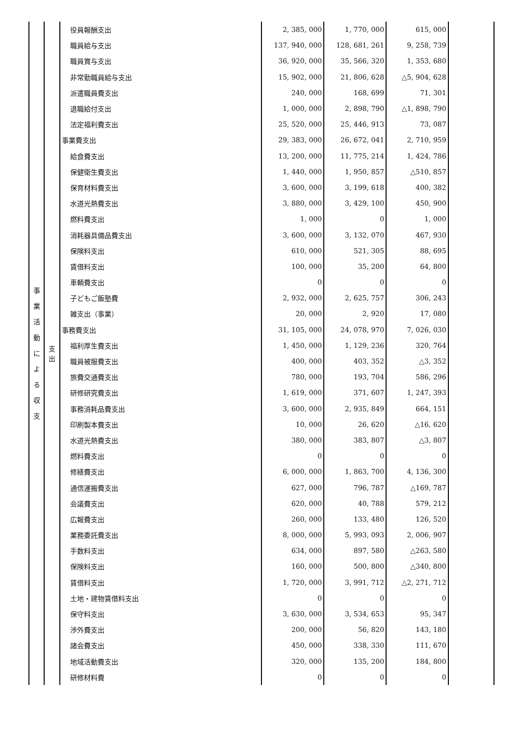| 事 業 活 動 に よ る 収 支 | 支 出 | 役員報酬支出 | 2, 385, 000 | 1, 770, 000 | 615, 000 | |
| | | 職員給与支出 | 137, 940, 000 | 128, 681, 261 | 9, 258, 739 | |
| | | 職員賞与支出 | 36, 920, 000 | 35, 566, 320 | 1, 353, 680 | |
| | | 非常勤職員給与支出 | 15, 902, 000 | 21, 806, 628 | △5, 904, 628 | |
| | | 派遣職員費支出 | 240, 000 | 168, 699 | 71, 301 | |
| | | 退職給付支出 | 1, 000, 000 | 2, 898, 790 | △1, 898, 790 | |
| | | 法定福利費支出 | 25, 520, 000 | 25, 446, 913 | 73, 087 | |
| | | 事業費支出 | 29, 383, 000 | 26, 672, 041 | 2, 710, 959 | |
| | | 給食費支出 | 13, 200, 000 | 11, 775, 214 | 1, 424, 786 | |
| | | 保健衛生費支出 | 1, 440, 000 | 1, 950, 857 | △510, 857 | |
| | | 保育材料費支出 | 3, 600, 000 | 3, 199, 618 | 400, 382 | |
| | | 水道光熱費支出 | 3, 880, 000 | 3, 429, 100 | 450, 900 | |
| | | 燃料費支出 | 1, 000 | 0 | 1, 000 | |
| | | 消耗器具備品費支出 | 3, 600, 000 | 3, 132, 070 | 467, 930 | |
| | | 保険料支出 | 610, 000 | 521, 305 | 88, 695 | |
| | | 賃借料支出 | 100, 000 | 35, 200 | 64, 800 | |
| | | 車輌費支出 | 0 | 0 | 0 | |
| | | 子どもご飯塾費 | 2, 932, 000 | 2, 625, 757 | 306, 243 | |
| | | 雑支出（事業） | 20, 000 | 2, 920 | 17, 080 | |
| | | 事務費支出 | 31, 105, 000 | 24, 078, 970 | 7, 026, 030 | |
| | | 福利厚生費支出 | 1, 450, 000 | 1, 129, 236 | 320, 764 | |
| | | 職員被服費支出 | 400, 000 | 403, 352 | △3, 352 | |
| | | 旅費交通費支出 | 780, 000 | 193, 704 | 586, 296 | |
| | | 研修研究費支出 | 1, 619, 000 | 371, 607 | 1, 247, 393 | |
| | | 事務消耗品費支出 | 3, 600, 000 | 2, 935, 849 | 664, 151 | |
| | | 印刷製本費支出 | 10, 000 | 26, 620 | △16, 620 | |
| | | 水道光熱費支出 | 380, 000 | 383, 807 | △3, 807 | |
| | | 燃料費支出 | 0 | 0 | 0 | |
| | | 修繕費支出 | 6, 000, 000 | 1, 863, 700 | 4, 136, 300 | |
| | | 通信運搬費支出 | 627, 000 | 796, 787 | △169, 787 | |
| | | 会議費支出 | 620, 000 | 40, 788 | 579, 212 | |
| | | 広報費支出 | 260, 000 | 133, 480 | 126, 520 | |
| | | 業務委託費支出 | 8, 000, 000 | 5, 993, 093 | 2, 006, 907 | |
| | | 手数料支出 | 634, 000 | 897, 580 | △263, 580 | |
| | | 保険料支出 | 160, 000 | 500, 800 | △340, 800 | |
| | | 賃借料支出 | 1, 720, 000 | 3, 991, 712 | △2, 271, 712 | |
| | | 土地・建物賃借料支出 | 0 | 0 | 0 | |
| | | 保守料支出 | 3, 630, 000 | 3, 534, 653 | 95, 347 | |
| | | 渉外費支出 | 200, 000 | 56, 820 | 143, 180 | |
| | | 諸会費支出 | 450, 000 | 338, 330 | 111, 670 | |
| | | 地域活動費支出 | 320, 000 | 135, 200 | 184, 800 | |
| | | 研修材料費 | 0 | 0 | 0 | |